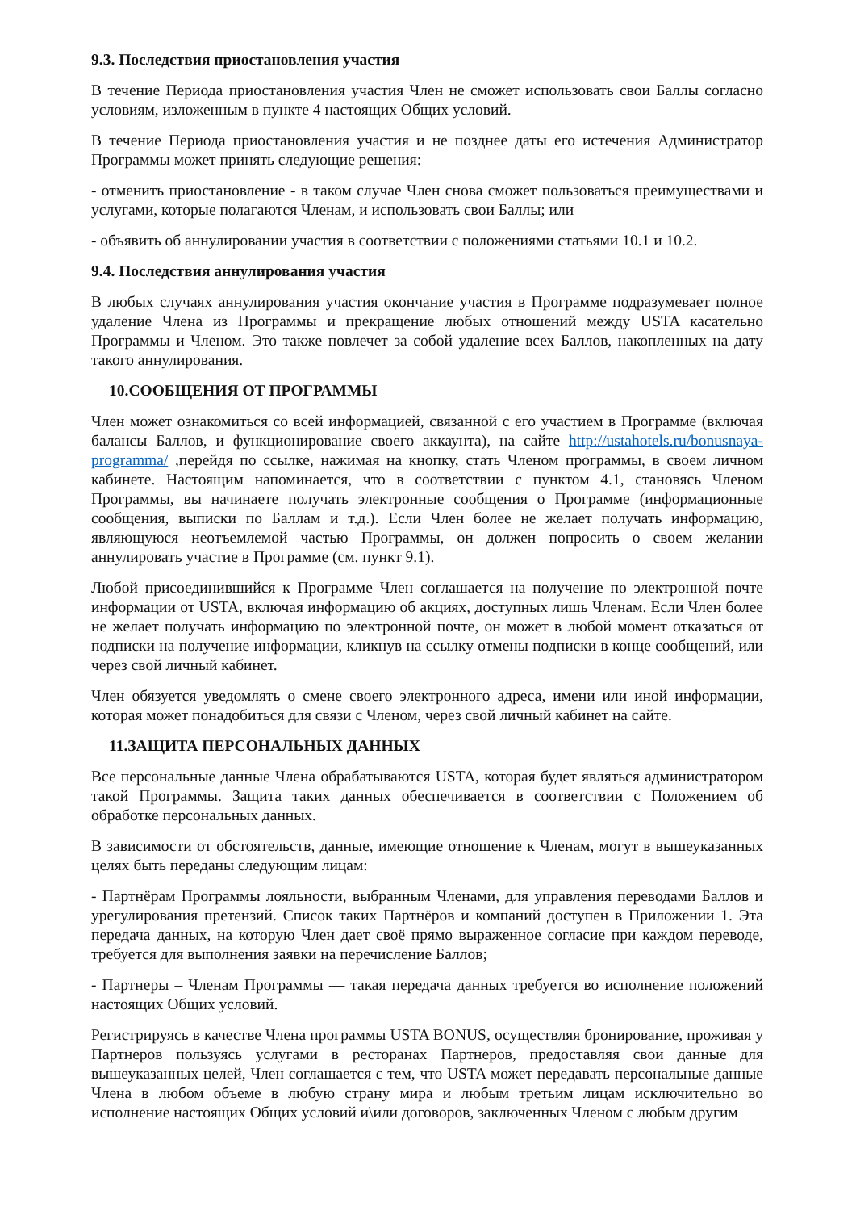9.3. Последствия приостановления участия
В течение Периода приостановления участия Член не сможет использовать свои Баллы согласно условиям, изложенным в пункте 4 настоящих Общих условий.
В течение Периода приостановления участия и не позднее даты его истечения Администратор Программы может принять следующие решения:
- отменить приостановление - в таком случае Член снова сможет пользоваться преимуществами и услугами, которые полагаются Членам, и использовать свои Баллы; или
- объявить об аннулировании участия в соответствии с положениями статьями 10.1 и 10.2.
9.4. Последствия аннулирования участия
В любых случаях аннулирования участия окончание участия в Программе подразумевает полное удаление Члена из Программы и прекращение любых отношений между USTA касательно Программы и Членом. Это также повлечет за собой удаление всех Баллов, накопленных на дату такого аннулирования.
10.СООБЩЕНИЯ ОТ ПРОГРАММЫ
Член может ознакомиться со всей информацией, связанной с его участием в Программе (включая балансы Баллов, и функционирование своего аккаунта), на сайте http://ustahotels.ru/bonusnaya-programma/ ,перейдя по ссылке, нажимая на кнопку, стать Членом программы, в своем личном кабинете. Настоящим напоминается, что в соответствии с пунктом 4.1, становясь Членом Программы, вы начинаете получать электронные сообщения о Программе (информационные сообщения, выписки по Баллам и т.д.). Если Член более не желает получать информацию, являющуюся неотъемлемой частью Программы, он должен попросить о своем желании аннулировать участие в Программе (см. пункт 9.1).
Любой присоединившийся к Программе Член соглашается на получение по электронной почте информации от USTA, включая информацию об акциях, доступных лишь Членам. Если Член более не желает получать информацию по электронной почте, он может в любой момент отказаться от подписки на получение информации, кликнув на ссылку отмены подписки в конце сообщений, или через свой личный кабинет.
Член обязуется уведомлять о смене своего электронного адреса, имени или иной информации, которая может понадобиться для связи с Членом, через свой личный кабинет на сайте.
11.ЗАЩИТА ПЕРСОНАЛЬНЫХ ДАННЫХ
Все персональные данные Члена обрабатываются USTA, которая будет являться администратором такой Программы. Защита таких данных обеспечивается в соответствии с Положением об обработке персональных данных.
В зависимости от обстоятельств, данные, имеющие отношение к Членам, могут в вышеуказанных целях быть переданы следующим лицам:
- Партнёрам Программы лояльности, выбранным Членами, для управления переводами Баллов и урегулирования претензий. Список таких Партнёров и компаний доступен в Приложении 1. Эта передача данных, на которую Член дает своё прямо выраженное согласие при каждом переводе, требуется для выполнения заявки на перечисление Баллов;
- Партнеры – Членам Программы — такая передача данных требуется во исполнение положений настоящих Общих условий.
Регистрируясь в качестве Члена программы USTA BONUS, осуществляя бронирование, проживая у Партнеров пользуясь услугами в ресторанах Партнеров, предоставляя свои данные для вышеуказанных целей, Член соглашается с тем, что USTA может передавать персональные данные Члена в любом объеме в любую страну мира и любым третьим лицам исключительно во исполнение настоящих Общих условий и\или договоров, заключенных Членом с любым другим